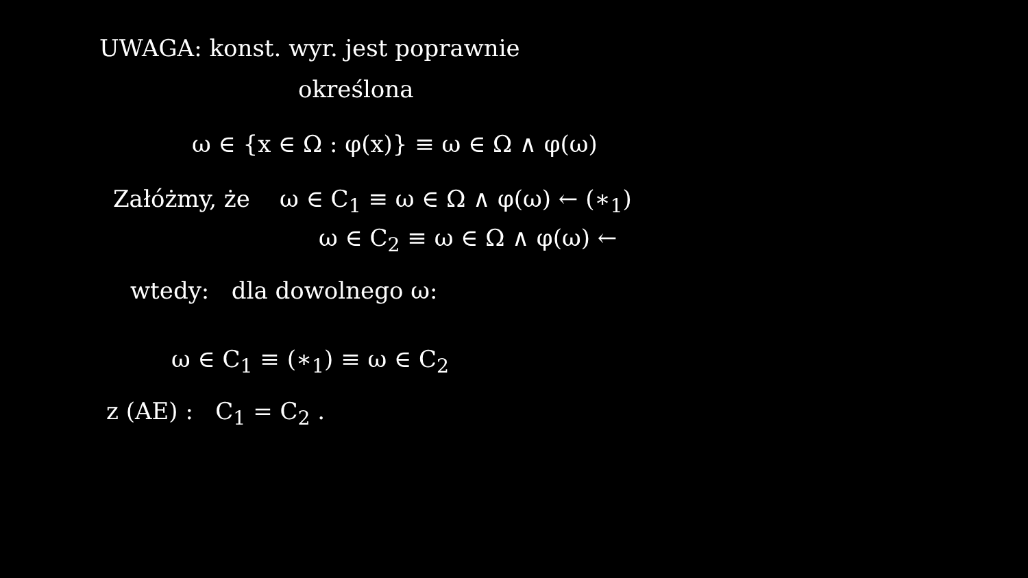UWAGA: konst. wyr. jest poprawnie
określona
ω ∈ {x ∈ Ω : φ(x)} ≡ ω ∈ Ω ∧ φ(ω)
Załóżmy, że ω ∈ C<sub>1</sub> ≡ ω ∈ Ω ∧ φ(ω) ← (∗<sub>1</sub>)
ω ∈ C<sub>2</sub> ≡ ω ∈ Ω ∧ φ(ω) ←
wtedy: dla dowolnego ω:
ω ∈ C<sub>1</sub> ≡ (∗<sub>1</sub>) ≡ ω ∈ C<sub>2</sub>
z (AE) : C<sub>1</sub> = C<sub>2</sub> .